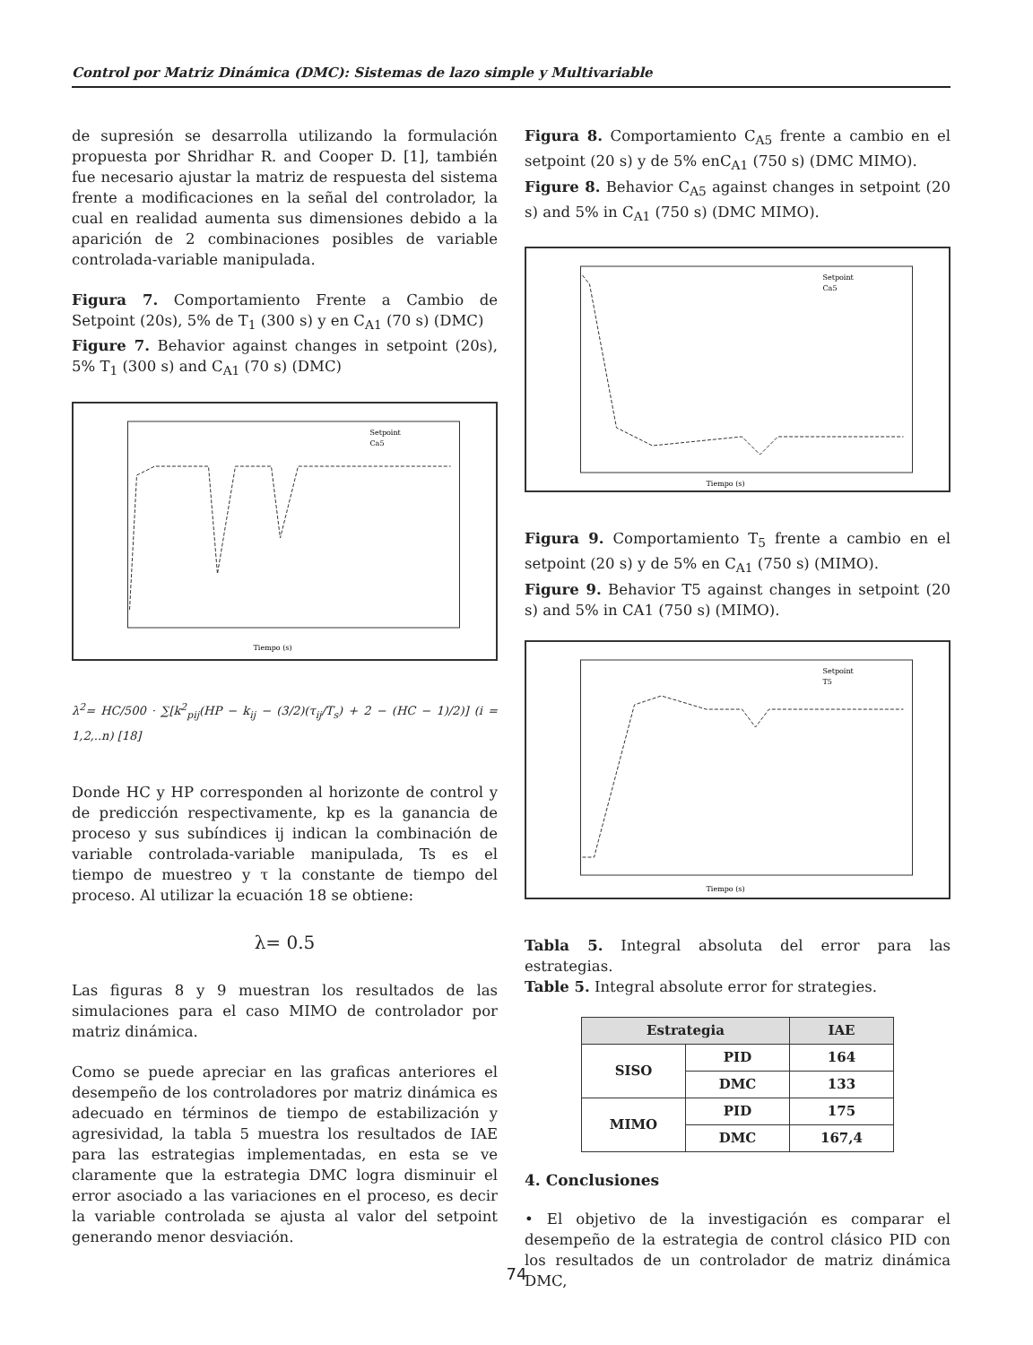Control por Matriz Dinámica (DMC): Sistemas de lazo simple y Multivariable
de supresión se desarrolla utilizando la formulación propuesta por Shridhar R. and Cooper D. [1], también fue necesario ajustar la matriz de respuesta del sistema frente a modificaciones en la señal del controlador, la cual en realidad aumenta sus dimensiones debido a la aparición de 2 combinaciones posibles de variable controlada-variable manipulada.
Figura 7. Comportamiento Frente a Cambio de Setpoint (20s), 5% de T<sub>1</sub> (300 s) y en C<sub>A1</sub> (70 s) (DMC)
Figure 7. Behavior against changes in setpoint (20s), 5% T<sub>1</sub> (300 s) and C<sub>A1</sub> (70 s) (DMC)
Setpoint
Ca5
Tiempo (s)
λ<sup>2</sup>= HC/500 · ∑[k<sup>2</sup><sub>pij</sub>(HP − k<sub>ij</sub> − (3/2)(τ<sub>ij</sub>/T<sub>s</sub>) + 2 − (HC − 1)/2)] (i = 1,2,..n) [18]
Donde HC y HP corresponden al horizonte de control y de predicción respectivamente, kp es la ganancia de proceso y sus subíndices ij indican la combinación de variable controlada-variable manipulada, Ts es el tiempo de muestreo y τ la constante de tiempo del proceso. Al utilizar la ecuación 18 se obtiene:
λ= 0.5
Las figuras 8 y 9 muestran los resultados de las simulaciones para el caso MIMO de controlador por matriz dinámica.
Como se puede apreciar en las graficas anteriores el desempeño de los controladores por matriz dinámica es adecuado en términos de tiempo de estabilización y agresividad, la tabla 5 muestra los resultados de IAE para las estrategias implementadas, en esta se ve claramente que la estrategia DMC logra disminuir el error asociado a las variaciones en el proceso, es decir la variable controlada se ajusta al valor del setpoint generando menor desviación.
Figura 8. Comportamiento C<sub>A5</sub> frente a cambio en el setpoint (20 s) y de 5% enC<sub>A1</sub> (750 s) (DMC MIMO).
Figure 8. Behavior C<sub>A5</sub> against changes in setpoint (20 s) and 5% in C<sub>A1</sub> (750 s) (DMC MIMO).
Setpoint
Ca5
Tiempo (s)
Figura 9. Comportamiento T<sub>5</sub> frente a cambio en el setpoint (20 s) y de 5% en C<sub>A1</sub> (750 s) (MIMO).
Figure 9. Behavior T5 against changes in setpoint (20 s) and 5% in CA1 (750 s) (MIMO).
Setpoint
T5
Tiempo (s)
Tabla 5. Integral absoluta del error para las estrategias.
Table 5. Integral absolute error for strategies.
| Estrategia | | IAE |
| --- | --- | --- |
| SISO | PID | 164 |
| | DMC | 133 |
| MIMO | PID | 175 |
| | DMC | 167,4 |
4. Conclusiones
• El objetivo de la investigación es comparar el desempeño de la estrategia de control clásico PID con los resultados de un controlador de matriz dinámica DMC,
74